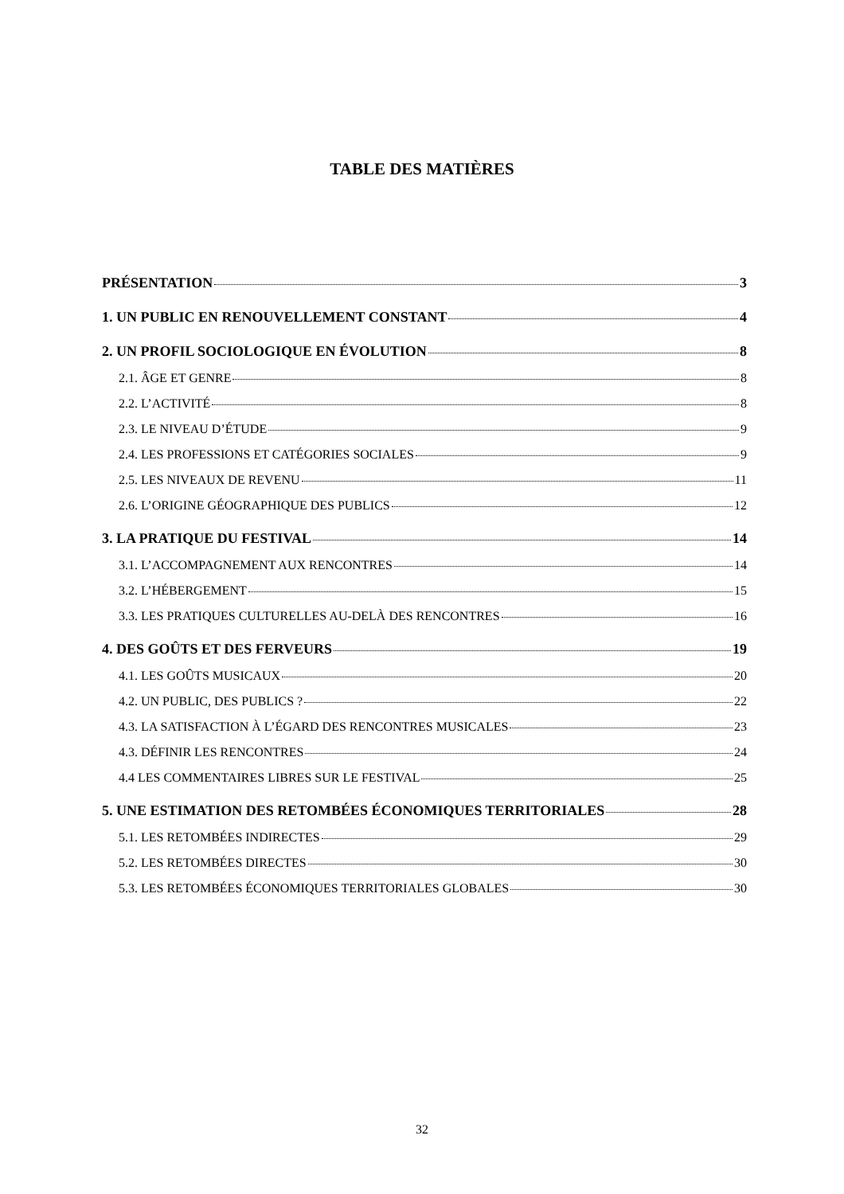TABLE DES MATIÈRES
PRÉSENTATION 3
1. UN PUBLIC EN RENOUVELLEMENT CONSTANT 4
2. UN PROFIL SOCIOLOGIQUE EN ÉVOLUTION 8
2.1. ÂGE ET GENRE 8
2.2. L’ACTIVITÉ 8
2.3. LE NIVEAU D’ÉTUDE 9
2.4. LES PROFESSIONS ET CATÉGORIES SOCIALES 9
2.5. LES NIVEAUX DE REVENU 11
2.6. L’ORIGINE GÉOGRAPHIQUE DES PUBLICS 12
3. LA PRATIQUE DU FESTIVAL 14
3.1. L’ACCOMPAGNEMENT AUX RENCONTRES 14
3.2. L’HÉBERGEMENT 15
3.3. LES PRATIQUES CULTURELLES AU-DELÀ DES RENCONTRES 16
4. DES GOÛTS ET DES FERVEURS 19
4.1. LES GOÛTS MUSICAUX 20
4.2. UN PUBLIC, DES PUBLICS ? 22
4.3. LA SATISFACTION À L’ÉGARD DES RENCONTRES MUSICALES 23
4.3. DÉFINIR LES RENCONTRES 24
4.4 LES COMMENTAIRES LIBRES SUR LE FESTIVAL 25
5. UNE ESTIMATION DES RETOMBÉES ÉCONOMIQUES TERRITORIALES 28
5.1. LES RETOMBÉES INDIRECTES 29
5.2. LES RETOMBÉES DIRECTES 30
5.3. LES RETOMBÉES ÉCONOMIQUES TERRITORIALES GLOBALES 30
32